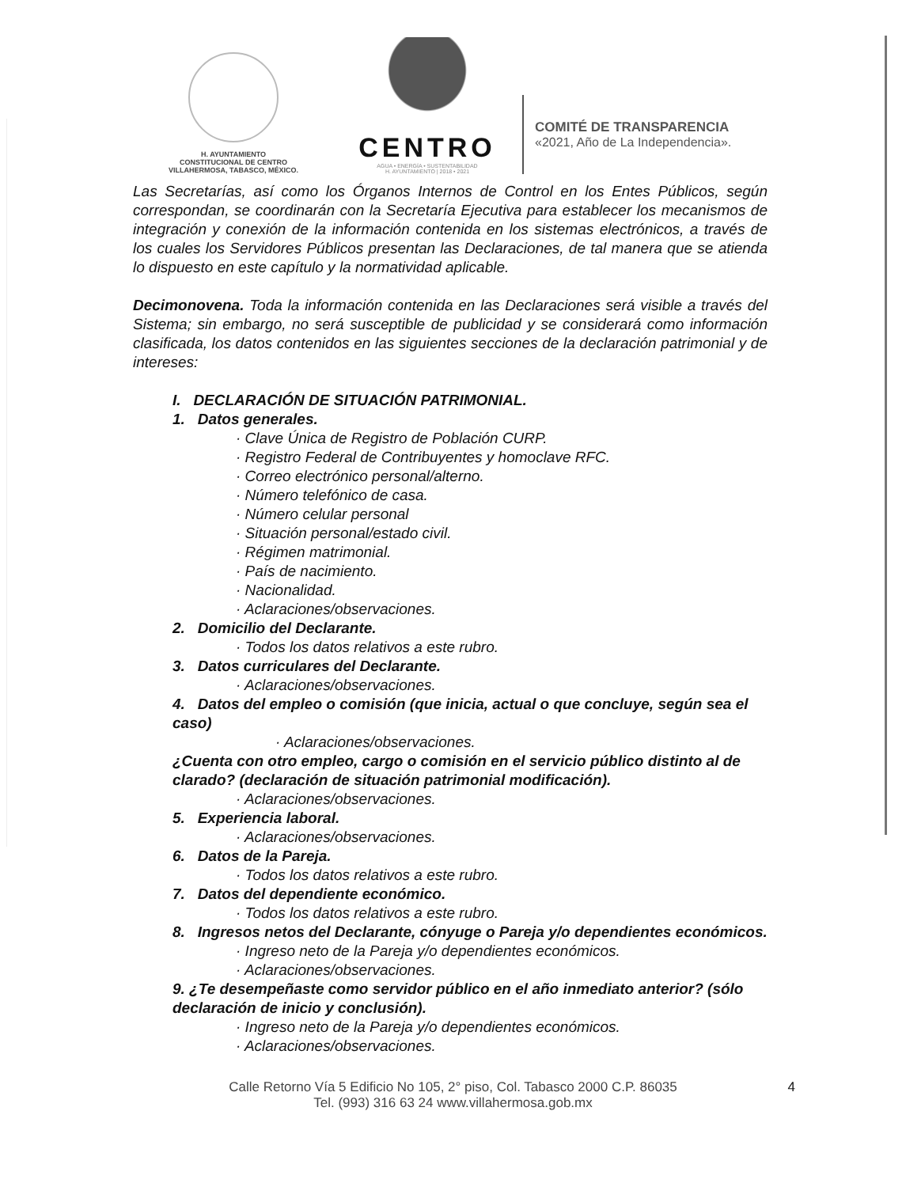H. AYUNTAMIENTO
CONSTITUCIONAL DE CENTRO
VILLAHERMOSA, TABASCO, MÉXICO.
CENTRO
AGUA • ENERGÍA • SUSTENTABILIDAD
H. AYUNTAMIENTO | 2018 • 2021
COMITÉ DE TRANSPARENCIA
«2021, Año de La Independencia».
Las Secretarías, así como los Órganos Internos de Control en los Entes Públicos, según correspondan, se coordinarán con la Secretaría Ejecutiva para establecer los mecanismos de integración y conexión de la información contenida en los sistemas electrónicos, a través de los cuales los Servidores Públicos presentan las Declaraciones, de tal manera que se atienda lo dispuesto en este capítulo y la normatividad aplicable.
Decimonovena. Toda la información contenida en las Declaraciones será visible a través del Sistema; sin embargo, no será susceptible de publicidad y se considerará como información clasificada, los datos contenidos en las siguientes secciones de la declaración patrimonial y de intereses:
I. DECLARACIÓN DE SITUACIÓN PATRIMONIAL.
1. Datos generales.
· Clave Única de Registro de Población CURP.
· Registro Federal de Contribuyentes y homoclave RFC.
· Correo electrónico personal/alterno.
· Número telefónico de casa.
· Número celular personal
· Situación personal/estado civil.
· Régimen matrimonial.
· País de nacimiento.
· Nacionalidad.
· Aclaraciones/observaciones.
2. Domicilio del Declarante.
· Todos los datos relativos a este rubro.
3. Datos curriculares del Declarante.
· Aclaraciones/observaciones.
4. Datos del empleo o comisión (que inicia, actual o que concluye, según sea el caso)
· Aclaraciones/observaciones.
¿Cuenta con otro empleo, cargo o comisión en el servicio público distinto al de clarado? (declaración de situación patrimonial modificación).
· Aclaraciones/observaciones.
5. Experiencia laboral.
· Aclaraciones/observaciones.
6. Datos de la Pareja.
· Todos los datos relativos a este rubro.
7. Datos del dependiente económico.
· Todos los datos relativos a este rubro.
8. Ingresos netos del Declarante, cónyuge o Pareja y/o dependientes económicos.
· Ingreso neto de la Pareja y/o dependientes económicos.
· Aclaraciones/observaciones.
9. ¿Te desempeñaste como servidor público en el año inmediato anterior? (sólo declaración de inicio y conclusión).
· Ingreso neto de la Pareja y/o dependientes económicos.
· Aclaraciones/observaciones.
Calle Retorno Vía 5 Edificio No 105, 2° piso, Col. Tabasco 2000 C.P. 86035
Tel. (993) 316 63 24 www.villahermosa.gob.mx
4